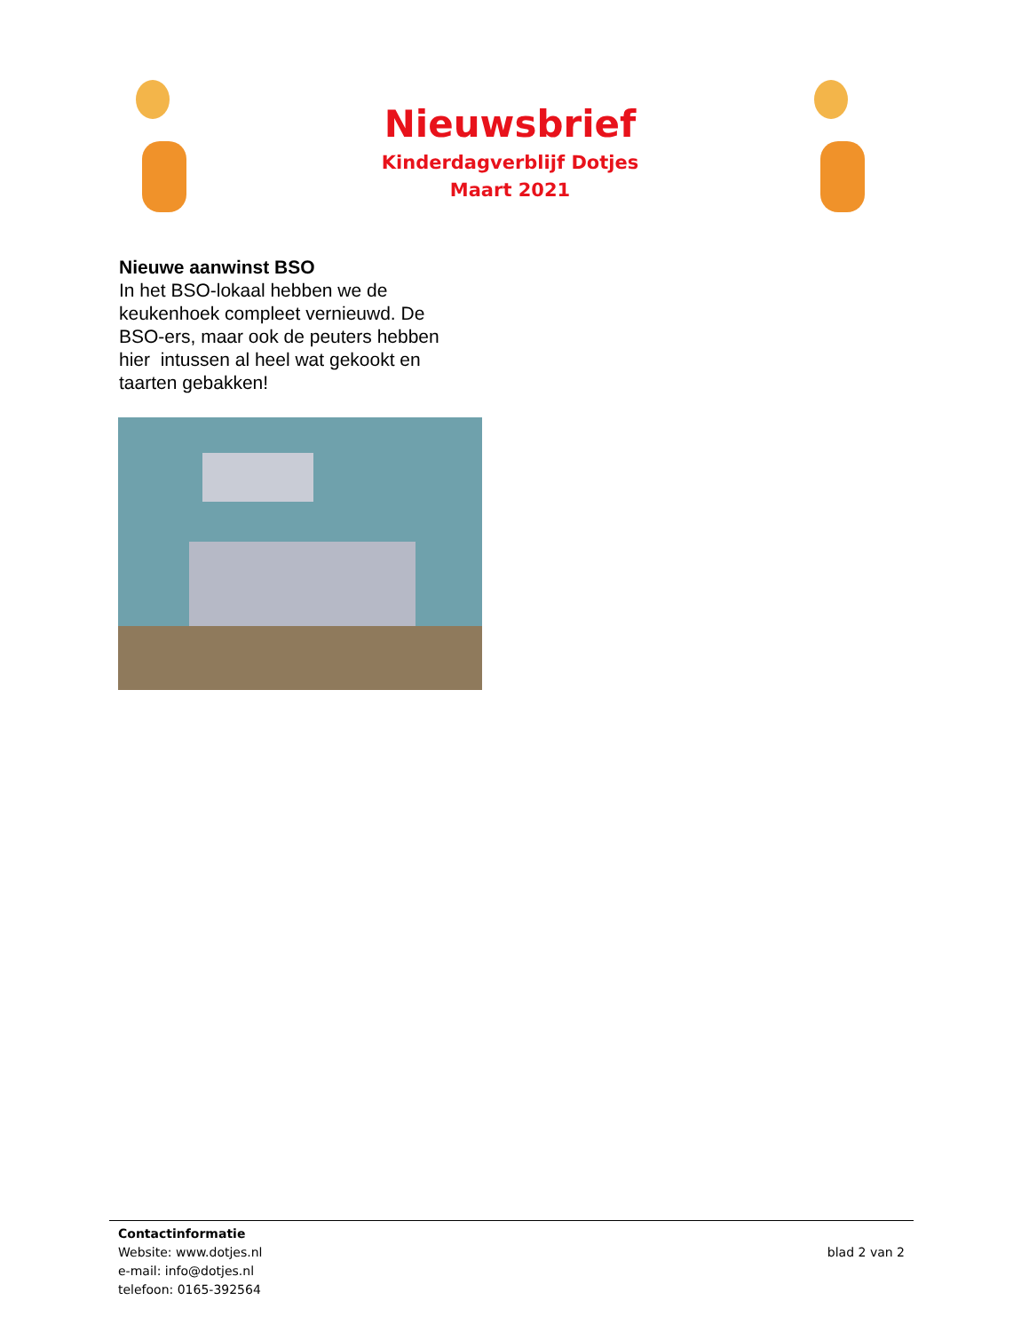Nieuwsbrief
Kinderdagverblijf Dotjes
Maart 2021
Nieuwe aanwinst BSO
In het BSO-lokaal hebben we de keukenhoek compleet vernieuwd. De BSO-ers, maar ook de peuters hebben hier intussen al heel wat gekookt en taarten gebakken!
Contactinformatie
Website: www.dotjes.nl
e-mail: info@dotjes.nl
telefoon: 0165-392564
blad 2 van 2